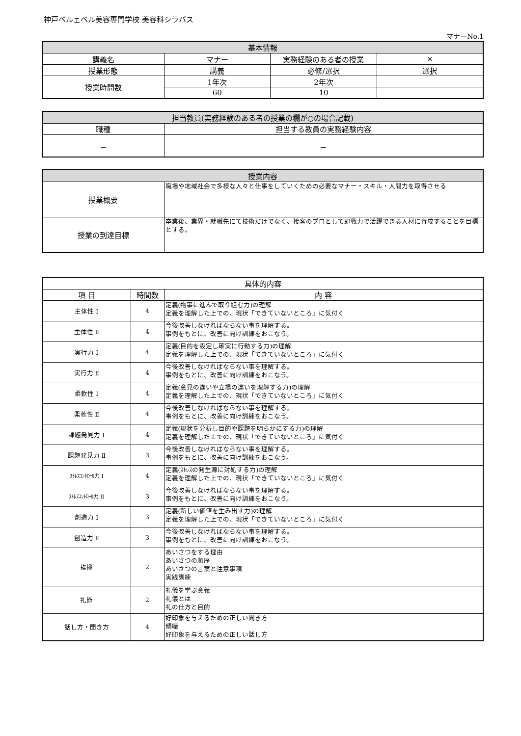神戸ベルェベル美容専門学校 美容科シラバス
マナーNo.1
| 基本情報 | | | |
| --- | --- | --- | --- |
| 講義名 | マナー | 実務経験のある者の授業 | × |
| 授業形態 | 講義 | 必修/選択 | 選択 |
| 授業時間数 | 1年次 | 2年次 | |
| | 60 | 10 | |
| 担当教員(実務経験のある者の授業の欄が○の場合記載) | |
| --- | --- |
| 職種 | 担当する教員の実務経験内容 |
| － | － |
| 授業内容 | |
| --- | --- |
| 授業概要 | 職場や地域社会で多様な人々と仕事をしていくための必要なマナー・スキル・人間力を取得させる |
| 授業の到達目標 | 卒業後、業界・就職先にて技術だけでなく、接客のプロとして即戦力で活躍できる人材に育成することを目標とする。 |
| 具体的内容 | | |
| --- | --- | --- |
| 項 目 | 時間数 | 内 容 |
| 主体性 Ⅰ | 4 | 定義(物事に進んで取り組む力)の理解 定義を理解した上での、現状「できていないところ」に気付く |
| 主体性 Ⅱ | 4 | 今後改善しなければならない事を理解する。 事例をもとに、改善に向け訓練をおこなう。 |
| 実行力 Ⅰ | 4 | 定義(目的を設定し確実に行動する力)の理解 定義を理解した上での、現状「できていないところ」に気付く |
| 実行力 Ⅱ | 4 | 今後改善しなければならない事を理解する。 事例をもとに、改善に向け訓練をおこなう。 |
| 柔軟性 Ⅰ | 4 | 定義(意見の違いや立場の違いを理解する力)の理解 定義を理解した上での、現状「できていないところ」に気付く |
| 柔軟性 Ⅱ | 4 | 今後改善しなければならない事を理解する。 事例をもとに、改善に向け訓練をおこなう。 |
| 課題発見力 Ⅰ | 4 | 定義(現状を分析し目的や課題を明らかにする力)の理解 定義を理解した上での、現状「できていないところ」に気付く |
| 課題発見力 Ⅱ | 3 | 今後改善しなければならない事を理解する。 事例をもとに、改善に向け訓練をおこなう。 |
| ｽﾄﾚｽｺﾝﾄﾛｰﾙ力 Ⅰ | 4 | 定義(ｽﾄﾚｽの発生源に対処する力)の理解 定義を理解した上での、現状「できていないところ」に気付く |
| ｽﾄﾚｽｺﾝﾄﾛｰﾙ力 Ⅱ | 3 | 今後改善しなければならない事を理解する。 事例をもとに、改善に向け訓練をおこなう。 |
| 創造力 Ⅰ | 3 | 定義(新しい価値を生み出す力)の理解 定義を理解した上での、現状「できていないところ」に気付く |
| 創造力 Ⅱ | 3 | 今後改善しなければならない事を理解する。 事例をもとに、改善に向け訓練をおこなう。 |
| 挨拶 | 2 | あいさつをする理由 あいさつの順序 あいさつの言葉と注意事項 実践訓練 |
| 礼節 | 2 | 礼儀を学ぶ意義 礼儀とは 礼の仕方と目的 |
| 話し方・聞き方 | 4 | 好印象を与えるための正しい聞き方 傾聴 好印象を与えるための正しい話し方 |